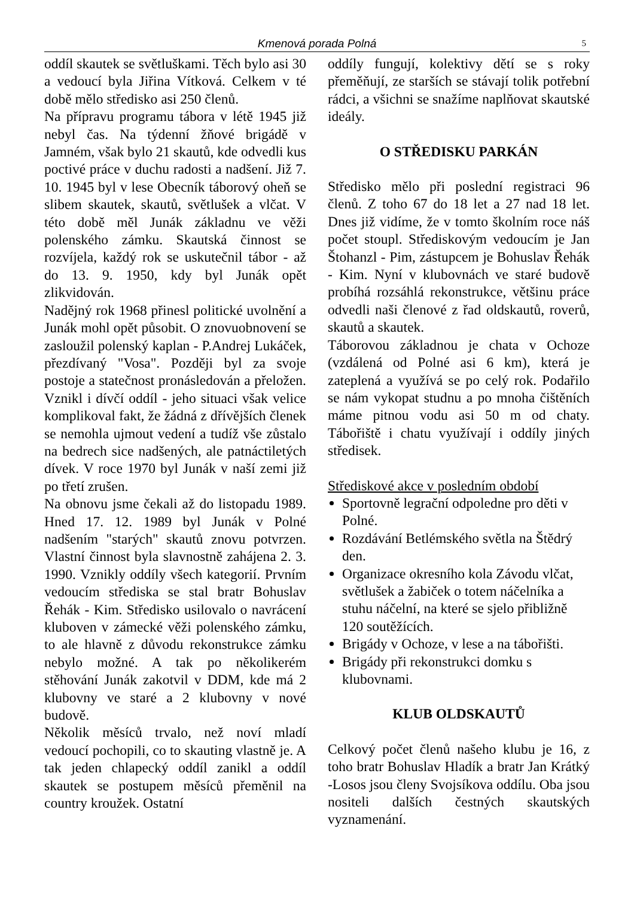Kmenová porada Polná
5
oddíl skautek se světluškami. Těch bylo asi 30 a vedoucí byla Jiřina Vítková. Celkem v té době mělo středisko asi 250 členů.
Na přípravu programu tábora v létě 1945 již nebyl čas. Na týdenní žňové brigádě v Jamném, však bylo 21 skautů, kde odvedli kus poctivé práce v duchu radosti a nadšení. Již 7. 10. 1945 byl v lese Obecník táborový oheň se slibem skautek, skautů, světlušek a vlčat. V této době měl Junák základnu ve věži polenského zámku. Skautská činnost se rozvíjela, každý rok se uskutečnil tábor - až do 13. 9. 1950, kdy byl Junák opět zlikvidován.
Nadějný rok 1968 přinesl politické uvolnění a Junák mohl opět působit. O znovuobnovení se zasloužil polenský kaplan - P.Andrej Lukáček, přezdívaný "Vosa". Později byl za svoje postoje a statečnost pronásledován a přeložen. Vznikl i dívčí oddíl - jeho situaci však velice komplikoval fakt, že žádná z dřívějších členek se nemohla ujmout vedení a tudíž vše zůstalo na bedrech sice nadšených, ale patnáctiletých dívek. V roce 1970 byl Junák v naší zemi již po třetí zrušen.
Na obnovu jsme čekali až do listopadu 1989. Hned 17. 12. 1989 byl Junák v Polné nadšením "starých" skautů znovu potvrzen. Vlastní činnost byla slavnostně zahájena 2. 3. 1990. Vznikly oddíly všech kategorií. Prvním vedoucím střediska se stal bratr Bohuslav Řehák - Kim. Středisko usilovalo o navrácení kluboven v zámecké věži polenského zámku, to ale hlavně z důvodu rekonstrukce zámku nebylo možné. A tak po několikerém stěhování Junák zakotvil v DDM, kde má 2 klubovny ve staré a 2 klubovny v nové budově.
Několik měsíců trvalo, než noví mladí vedoucí pochopili, co to skauting vlastně je. A tak jeden chlapecký oddíl zanikl a oddíl skautek se postupem měsíců přeměnil na country kroužek. Ostatní
oddíly fungují, kolektivy dětí se s roky přeměňují, ze starších se stávají tolik potřební rádci, a všichni se snažíme naplňovat skautské ideály.
O STŘEDISKU PARKÁN
Středisko mělo při poslední registraci 96 členů. Z toho 67 do 18 let a 27 nad 18 let. Dnes již vidíme, že v tomto školním roce náš počet stoupl. Střediskovým vedoucím je Jan Štohanzl - Pim, zástupcem je Bohuslav Řehák - Kim. Nyní v klubovnách ve staré budově probíhá rozsáhlá rekonstrukce, většinu práce odvedli naši členové z řad oldskautů, roverů, skautů a skautek.
Táborovou základnou je chata v Ochoze (vzdálená od Polné asi 6 km), která je zateplená a využívá se po celý rok. Podařilo se nám vykopat studnu a po mnoha čištěních máme pitnou vodu asi 50 m od chaty. Tábořiště i chatu využívají i oddíly jiných středisek.
Střediskové akce v posledním období
Sportovně legrační odpoledne pro děti v Polné.
Rozdávání Betlémského světla na Štědrý den.
Organizace okresního kola Závodu vlčat, světlušek a žabiček o totem náčelníka a stuhu náčelní, na které se sjelo přibližně 120 soutěžících.
Brigády v Ochoze, v lese a na tábořišti.
Brigády při rekonstrukci domku s klubovnami.
KLUB OLDSKAUTŮ
Celkový počet členů našeho klubu je 16, z toho bratr Bohuslav Hladík a bratr Jan Krátký -Losos jsou členy Svojsíkova oddílu. Oba jsou nositeli dalších čestných skautských vyznamenání.